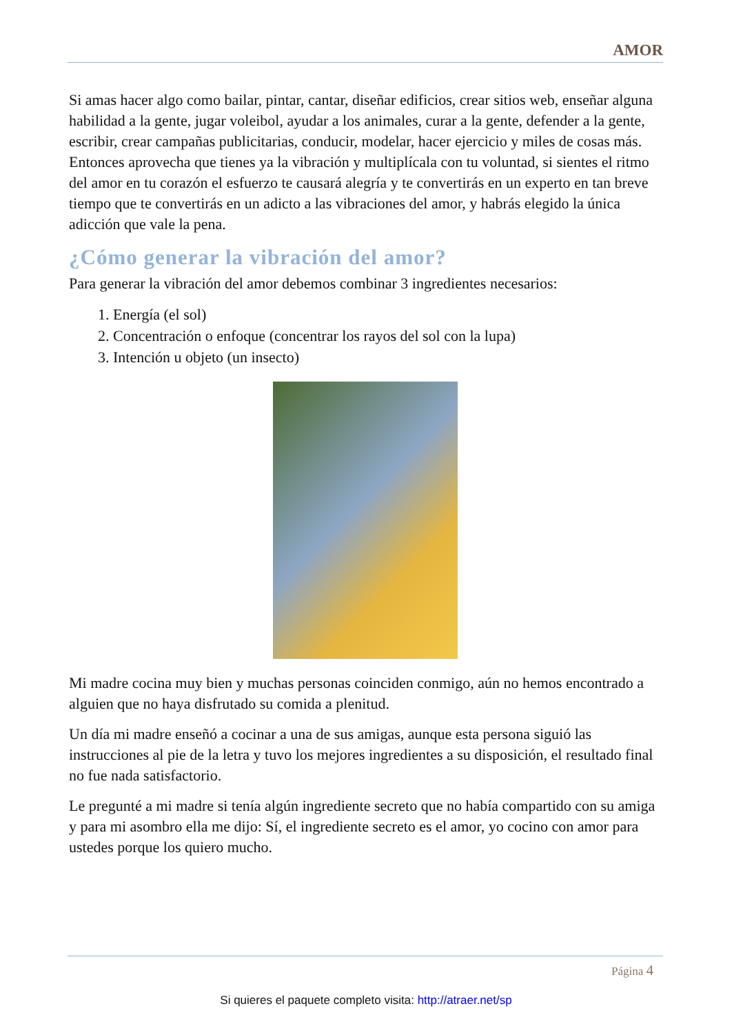AMOR
Si amas hacer algo como bailar, pintar, cantar, diseñar edificios, crear sitios web, enseñar alguna habilidad a la gente, jugar voleibol, ayudar a los animales, curar a la gente, defender a la gente, escribir, crear campañas publicitarias, conducir, modelar, hacer ejercicio y miles de cosas más. Entonces aprovecha que tienes ya la vibración y multiplícala con tu voluntad, si sientes el ritmo del amor en tu corazón el esfuerzo te causará alegría y te convertirás en un experto en tan breve tiempo que te convertirás en un adicto a las vibraciones del amor, y habrás elegido la única adicción que vale la pena.
¿Cómo generar la vibración del amor?
Para generar la vibración del amor debemos combinar 3 ingredientes necesarios:
1. Energía (el sol)
2. Concentración o enfoque (concentrar los rayos del sol con la lupa)
3. Intención u objeto (un insecto)
Mi madre cocina muy bien y muchas personas coinciden conmigo, aún no hemos encontrado a alguien que no haya disfrutado su comida a plenitud.
Un día mi madre enseñó a cocinar a una de sus amigas, aunque esta persona siguió las instrucciones al pie de la letra y tuvo los mejores ingredientes a su disposición, el resultado final no fue nada satisfactorio.
Le pregunté a mi madre si tenía algún ingrediente secreto que no había compartido con su amiga y para mi asombro ella me dijo: Sí, el ingrediente secreto es el amor, yo cocino con amor para ustedes porque los quiero mucho.
Página 4
Si quieres el paquete completo visita: http://atraer.net/sp